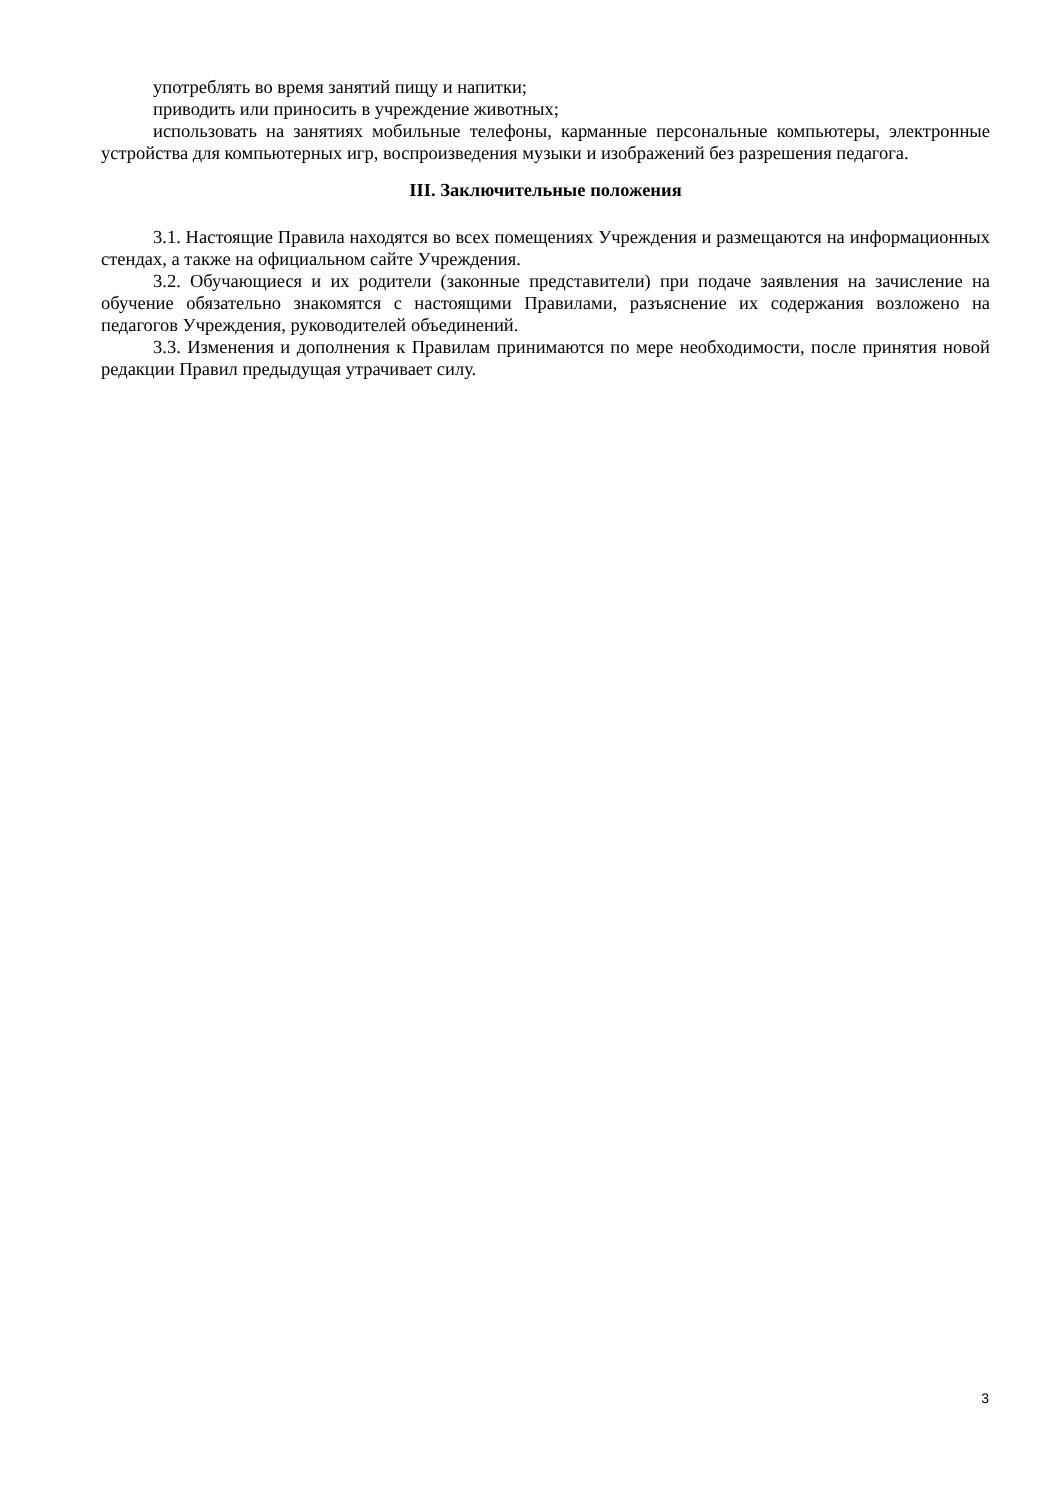употреблять во время занятий пищу и напитки;
приводить или приносить в учреждение животных;
использовать на занятиях мобильные телефоны, карманные персональные компьютеры, электронные устройства для компьютерных игр, воспроизведения музыки и изображений без разрешения педагога.
III. Заключительные положения
3.1. Настоящие Правила находятся во всех помещениях Учреждения и размещаются на информационных стендах, а также на официальном сайте Учреждения.
3.2. Обучающиеся и их родители (законные представители) при подаче заявления на зачисление на обучение обязательно знакомятся с настоящими Правилами, разъяснение их содержания возложено на педагогов Учреждения, руководителей объединений.
3.3. Изменения и дополнения к Правилам принимаются по мере необходимости, после принятия новой редакции Правил предыдущая утрачивает силу.
3